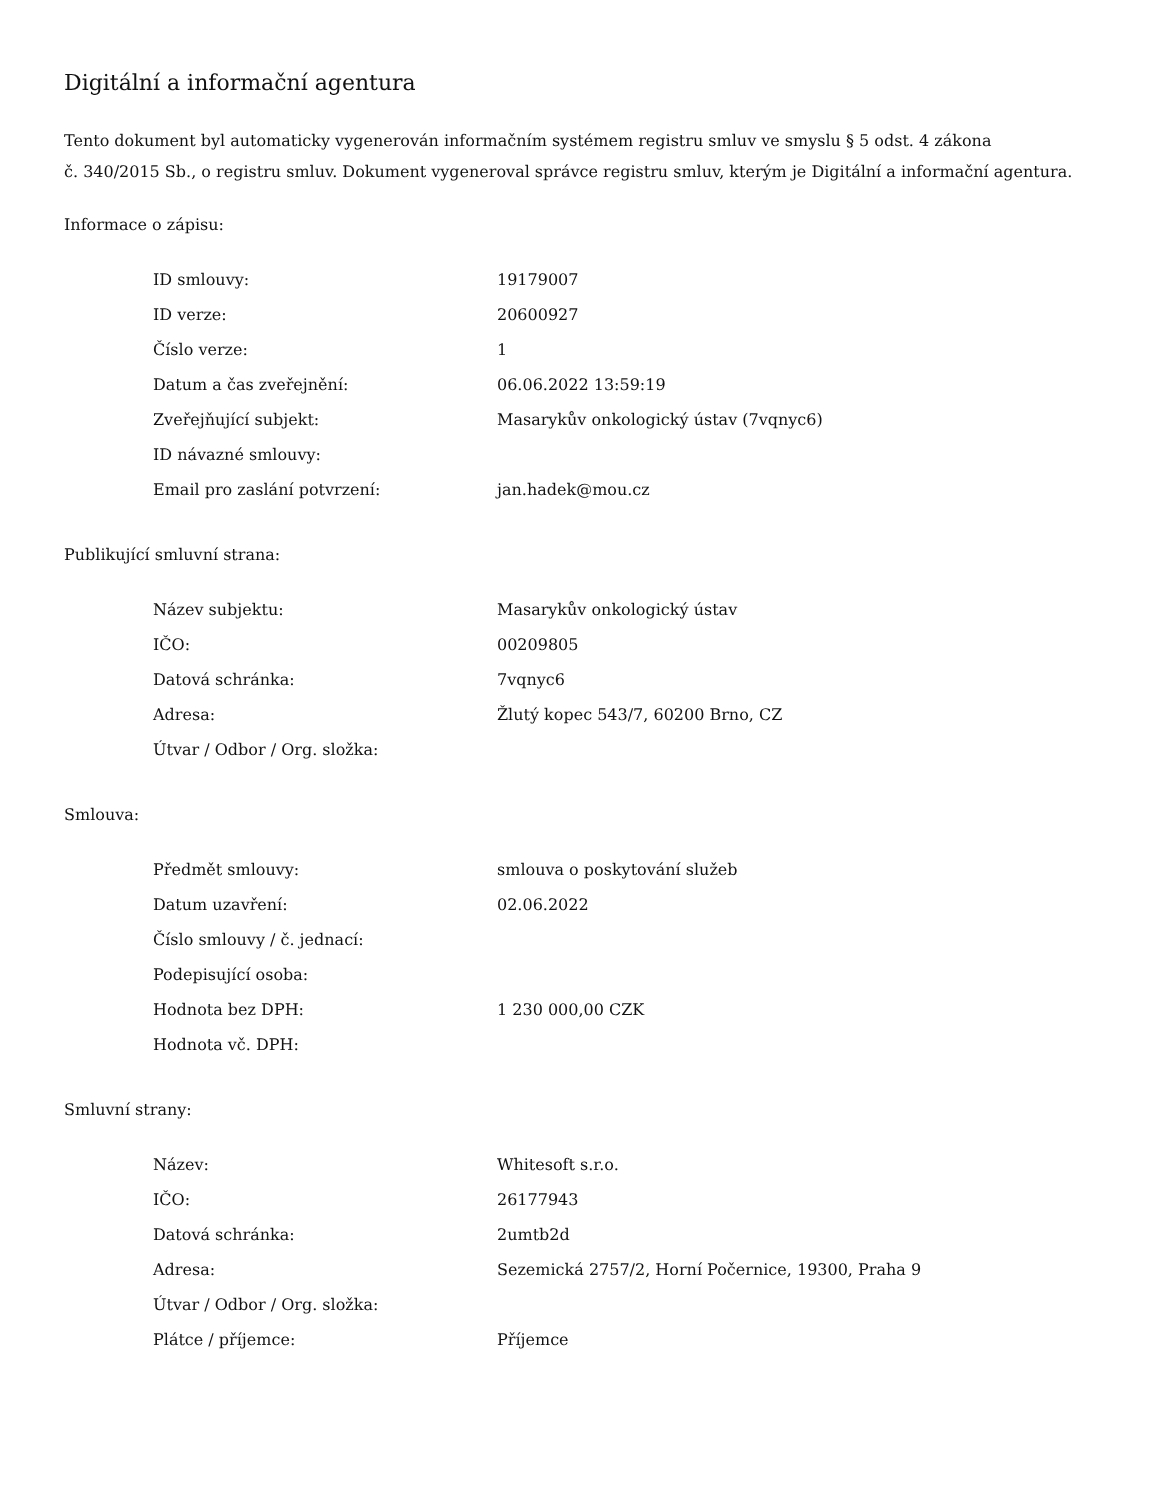Digitální a informační agentura
Tento dokument byl automaticky vygenerován informačním systémem registru smluv ve smyslu § 5 odst. 4 zákona
č. 340/2015 Sb., o registru smluv. Dokument vygeneroval správce registru smluv, kterým je Digitální a informační agentura.
Informace o zápisu:
| ID smlouvy: | 19179007 |
| ID verze: | 20600927 |
| Číslo verze: | 1 |
| Datum a čas zveřejnění: | 06.06.2022 13:59:19 |
| Zveřejňující subjekt: | Masarykův onkologický ústav (7vqnyc6) |
| ID návazné smlouvy: | |
| Email pro zaslání potvrzení: | jan.hadek@mou.cz |
Publikující smluvní strana:
| Název subjektu: | Masarykův onkologický ústav |
| IČO: | 00209805 |
| Datová schránka: | 7vqnyc6 |
| Adresa: | Žlutý kopec 543/7, 60200 Brno, CZ |
| Útvar / Odbor / Org. složka: | |
Smlouva:
| Předmět smlouvy: | smlouva o poskytování služeb |
| Datum uzavření: | 02.06.2022 |
| Číslo smlouvy / č. jednací: | |
| Podepisující osoba: | |
| Hodnota bez DPH: | 1 230 000,00 CZK |
| Hodnota vč. DPH: | |
Smluvní strany:
| Název: | Whitesoft s.r.o. |
| IČO: | 26177943 |
| Datová schránka: | 2umtb2d |
| Adresa: | Sezemická 2757/2, Horní Počernice, 19300, Praha 9 |
| Útvar / Odbor / Org. složka: | |
| Plátce / příjemce: | Příjemce |